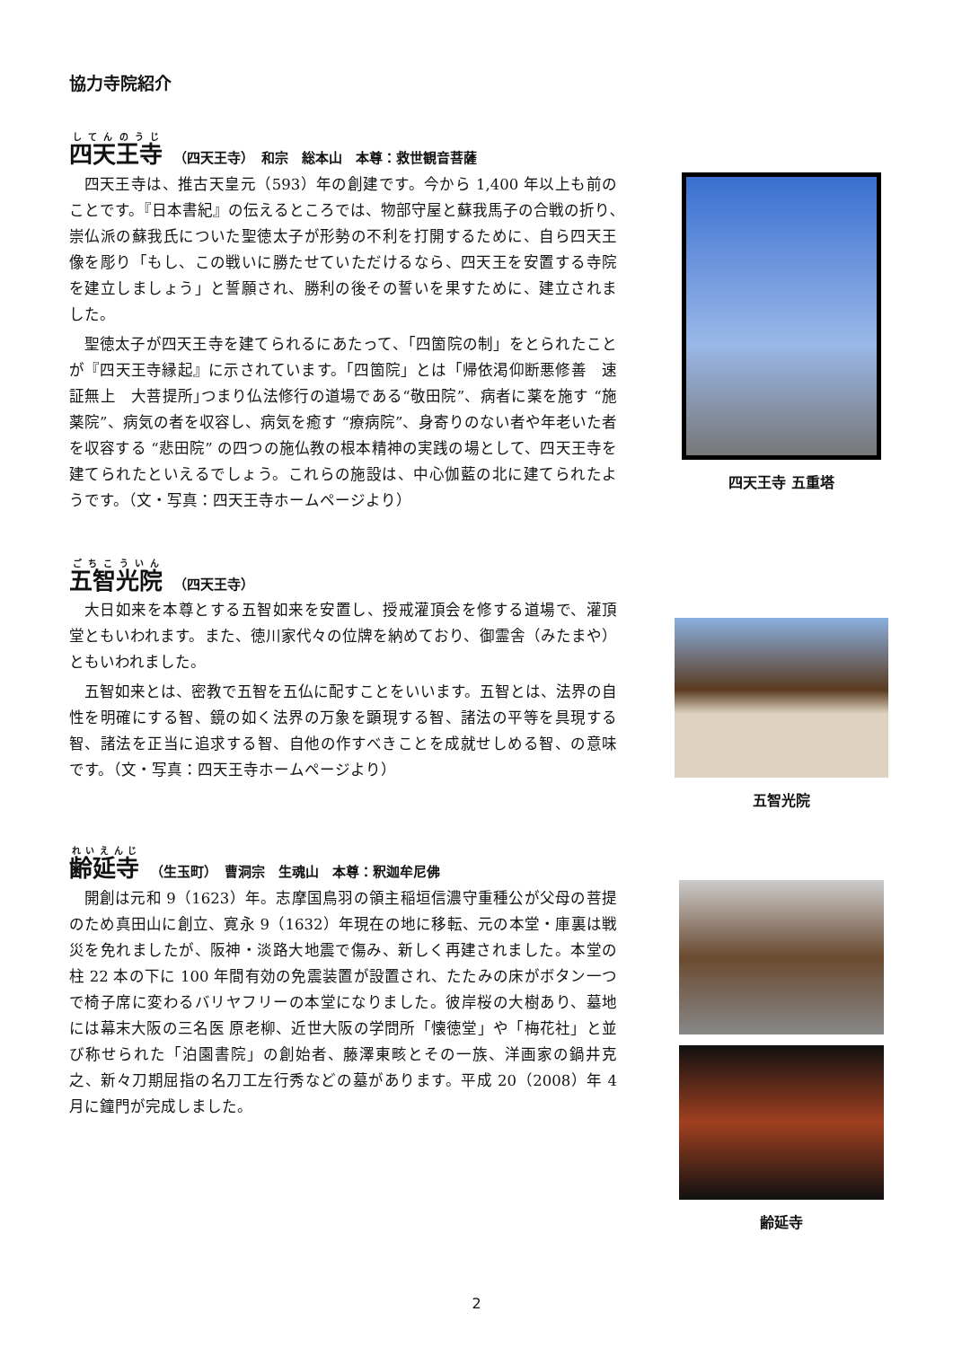協力寺院紹介
四天王寺 （四天王寺）　和宗　総本山　本尊：救世観音菩薩
四天王寺は、推古天皇元（593）年の創建です。今から 1,400 年以上も前のことです。『日本書紀』の伝えるところでは、物部守屋と蘇我馬子の合戦の折り､崇仏派の蘇我氏についた聖徳太子が形勢の不利を打開するために、自ら四天王像を彫り「もし、この戦いに勝たせていただけるなら、四天王を安置する寺院を建立しましょう」と誓願され、勝利の後その誓いを果すために、建立されました。
聖徳太子が四天王寺を建てられるにあたって、「四箇院の制」をとられたことが『四天王寺縁起』に示されています。「四箇院」とは「帰依渇仰断悪修善　速証無上　大菩提所｣つまり仏法修行の道場である“敬田院”、病者に薬を施す “施薬院”、病気の者を収容し、病気を癒す “療病院”、身寄りのない者や年老いた者を収容する “悲田院” の四つの施仏教の根本精神の実践の場として、四天王寺を建てられたといえるでしょう。これらの施設は、中心伽藍の北に建てられたようです。（文・写真：四天王寺ホームページより）
五智光院 （四天王寺）
大日如来を本尊とする五智如来を安置し、授戒灌頂会を修する道場で、灌頂堂ともいわれます。また、徳川家代々の位牌を納めており、御霊舎（みたまや）ともいわれました。
五智如来とは、密教で五智を五仏に配すことをいいます。五智とは、法界の自性を明確にする智、鏡の如く法界の万象を顕現する智、諸法の平等を具現する智、諸法を正当に追求する智、自他の作すべきことを成就せしめる智、の意味です。（文・写真：四天王寺ホームページより）
齢延寺 （生玉町）　曹洞宗　生魂山　本尊：釈迦牟尼佛
開創は元和 9（1623）年。志摩国鳥羽の領主稲垣信濃守重種公が父母の菩提のため真田山に創立、寛永 9（1632）年現在の地に移転、元の本堂・庫裏は戦災を免れましたが、阪神・淡路大地震で傷み、新しく再建されました。本堂の柱 22 本の下に 100 年間有効の免震装置が設置され、たたみの床がボタン一つで椅子席に変わるバリヤフリーの本堂になりました。彼岸桜の大樹あり、墓地には幕末大阪の三名医 原老柳、近世大阪の学問所「懐徳堂」や「梅花社」と並び称せられた「泊園書院」の創始者、藤澤東畡とその一族、洋画家の鍋井克之、新々刀期屈指の名刀工左行秀などの墓があります。平成 20（2008）年 4 月に鐘門が完成しました。
四天王寺 五重塔
五智光院
齢延寺
2